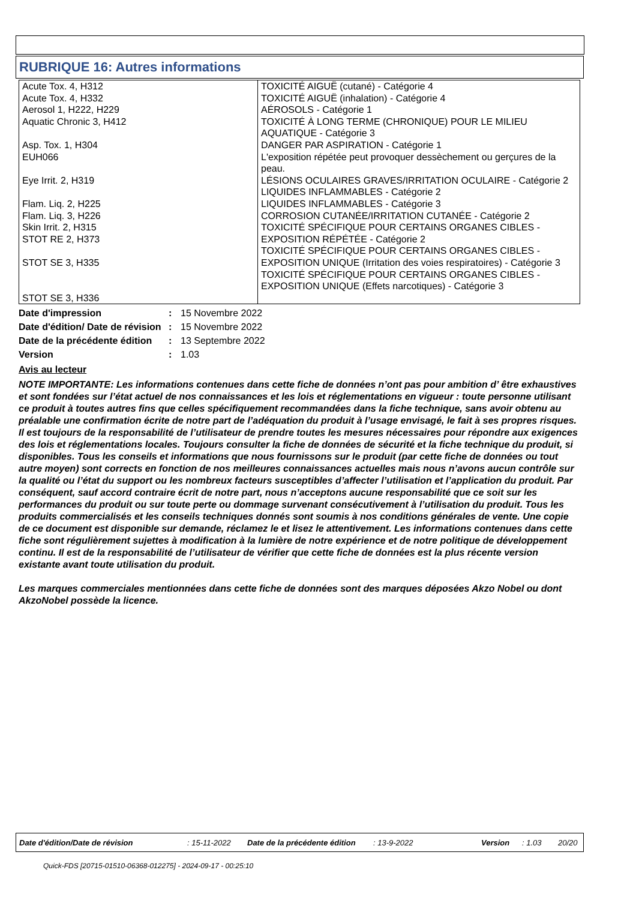RUBRIQUE 16: Autres informations
| Acute Tox. 4, H312 Acute Tox. 4, H332 Aerosol 1, H222, H229 Aquatic Chronic 3, H412 Asp. Tox. 1, H304 EUH066 Eye Irrit. 2, H319 Flam. Liq. 2, H225 Flam. Liq. 3, H226 Skin Irrit. 2, H315 STOT RE 2, H373 STOT SE 3, H335 STOT SE 3, H336 | TOXICITÉ AIGUË (cutané) - Catégorie 4 TOXICITÉ AIGUË (inhalation) - Catégorie 4 AÉROSOLS - Catégorie 1 TOXICITÉ À LONG TERME (CHRONIQUE) POUR LE MILIEU AQUATIQUE - Catégorie 3 DANGER PAR ASPIRATION - Catégorie 1 L'exposition répétée peut provoquer dessèchement ou gerçures de la peau. LÉSIONS OCULAIRES GRAVES/IRRITATION OCULAIRE - Catégorie 2 LIQUIDES INFLAMMABLES - Catégorie 2 LIQUIDES INFLAMMABLES - Catégorie 3 CORROSION CUTANÉE/IRRITATION CUTANÉE - Catégorie 2 TOXICITÉ SPÉCIFIQUE POUR CERTAINS ORGANES CIBLES - EXPOSITION RÉPÉTÉE - Catégorie 2 TOXICITÉ SPÉCIFIQUE POUR CERTAINS ORGANES CIBLES - EXPOSITION UNIQUE (Irritation des voies respiratoires) - Catégorie 3 TOXICITÉ SPÉCIFIQUE POUR CERTAINS ORGANES CIBLES - EXPOSITION UNIQUE (Effets narcotiques) - Catégorie 3 |
| Date d'impression | : | 15 Novembre 2022 |
| Date d'édition/ Date de révision | : | 15 Novembre 2022 |
| Date de la précédente édition | : | 13 Septembre 2022 |
| Version | : | 1.03 |
Avis au lecteur
NOTE IMPORTANTE: Les informations contenues dans cette fiche de données n’ont pas pour ambition d’ être exhaustives et sont fondées sur l’état actuel de nos connaissances et les lois et réglementations en vigueur : toute personne utilisant ce produit à toutes autres fins que celles spécifiquement recommandées dans la fiche technique, sans avoir obtenu au préalable une confirmation écrite de notre part de l’adéquation du produit à l’usage envisagé, le fait à ses propres risques. Il est toujours de la responsabilité de l’utilisateur de prendre toutes les mesures nécessaires pour répondre aux exigences des lois et réglementations locales. Toujours consulter la fiche de données de sécurité et la fiche technique du produit, si disponibles. Tous les conseils et informations que nous fournissons sur le produit (par cette fiche de données ou tout autre moyen) sont corrects en fonction de nos meilleures connaissances actuelles mais nous n’avons aucun contrôle sur la qualité ou l’état du support ou les nombreux facteurs susceptibles d’affecter l’utilisation et l’application du produit. Par conséquent, sauf accord contraire écrit de notre part, nous n’acceptons aucune responsabilité que ce soit sur les performances du produit ou sur toute perte ou dommage survenant consécutivement à l’utilisation du produit. Tous les produits commercialisés et les conseils techniques donnés sont soumis à nos conditions générales de vente. Une copie de ce document est disponible sur demande, réclamez le et lisez le attentivement. Les informations contenues dans cette fiche sont régulièrement sujettes à modification à la lumière de notre expérience et de notre politique de développement continu. Il est de la responsabilité de l’utilisateur de vérifier que cette fiche de données est la plus récente version existante avant toute utilisation du produit.
Les marques commerciales mentionnées dans cette fiche de données sont des marques déposées Akzo Nobel ou dont AkzoNobel possède la licence.
Date d'édition/Date de révision: 15-11-2022 Date de la précédente édition: 13-9-2022 Version: 1.03 20/20
Quick-FDS [20715-01510-06368-012275] - 2024-09-17 - 00:25:10